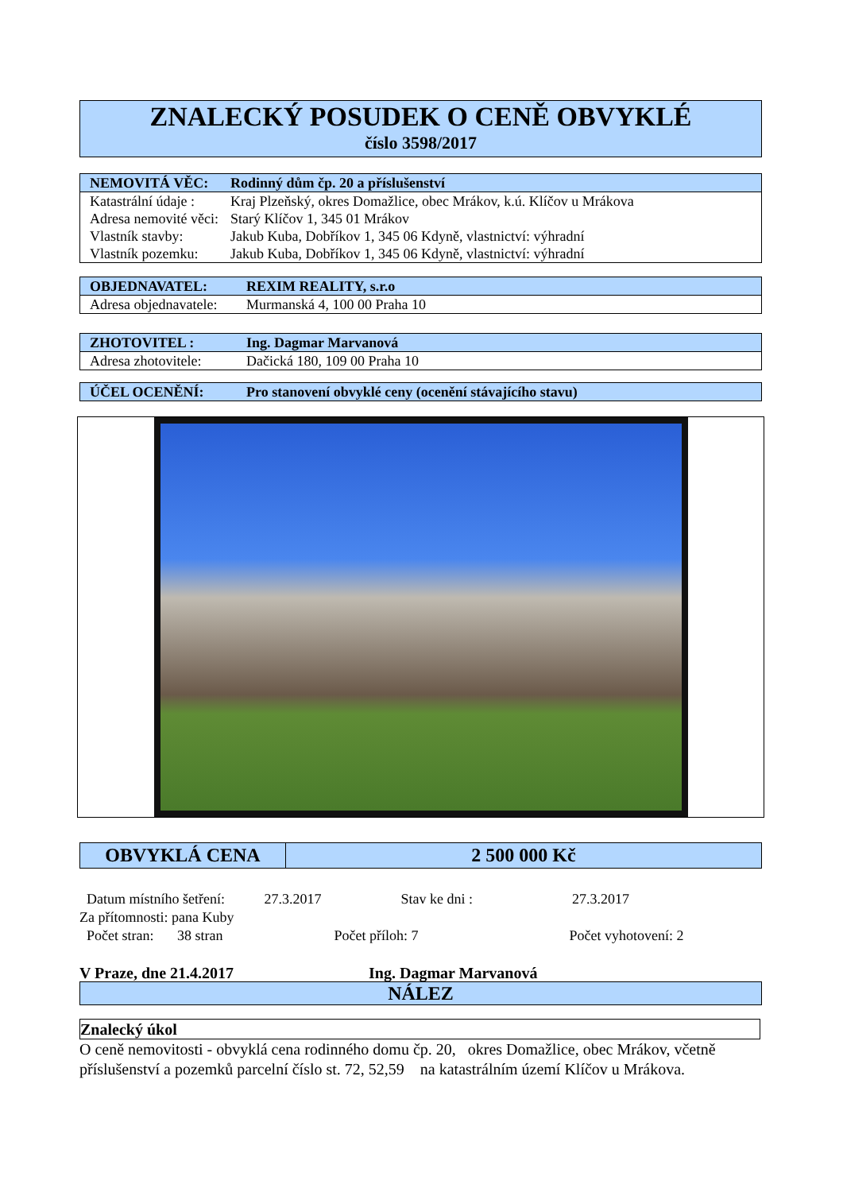ZNALECKÝ POSUDEK O CENĚ OBVYKLÉ
číslo 3598/2017
| NEMOVITÁ VĚC: | Rodinný dům čp. 20 a příslušenství |
| Katastrální údaje : | Kraj Plzeňský, okres Domažlice, obec Mrákov, k.ú. Klíčov u Mrákova |
| Adresa nemovité věci: | Starý Klíčov 1, 345 01 Mrákov |
| Vlastník stavby: | Jakub Kuba, Dobříkov 1, 345 06 Kdyně, vlastnictví: výhradní |
| Vlastník pozemku: | Jakub Kuba, Dobříkov 1, 345 06 Kdyně, vlastnictví: výhradní |
| OBJEDNAVATEL: | REXIM REALITY, s.r.o |
| Adresa objednavatele: | Murmanská 4, 100 00 Praha 10 |
| ZHOTOVITEL : | Ing. Dagmar Marvanová |
| Adresa zhotovitele: | Dačická 180, 109 00 Praha 10 |
| ÚČEL OCENĚNÍ: | Pro stanovení obvyklé ceny (ocenění stávajícího stavu) |
OBVYKLÁ CENA 2 500 000 Kč
Datum místního šetření: 27.3.2017 Stav ke dni : 27.3.2017
Za přítomnosti: pana Kuby
Počet stran: 38 stran Počet příloh: 7 Počet vyhotovení: 2
V Praze, dne 21.4.2017 Ing. Dagmar Marvanová
NÁLEZ
Znalecký úkol
O ceně nemovitosti - obvyklá cena rodinného domu čp. 20, okres Domažlice, obec Mrákov, včetně příslušenství a pozemků parcelní číslo st. 72, 52,59 na katastrálním území Klíčov u Mrákova.